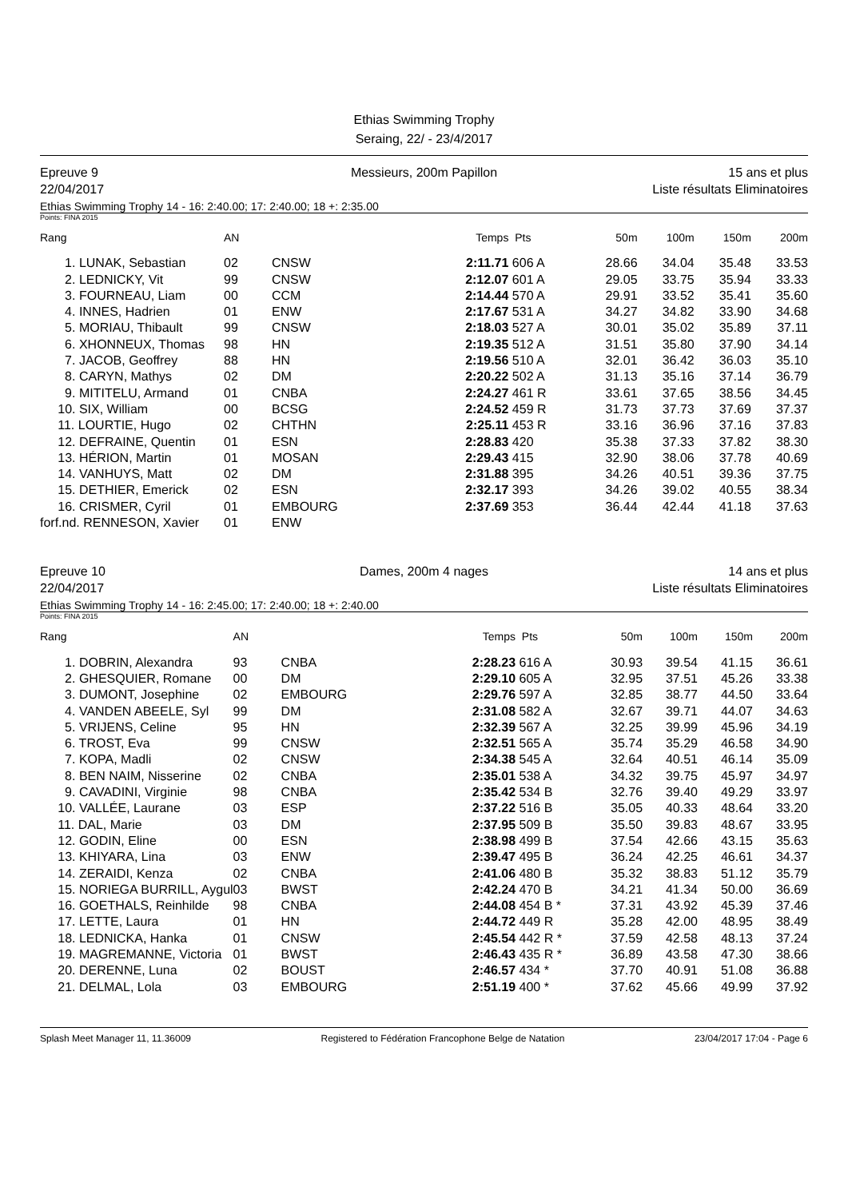Ethias Swimming Trophy
Seraing, 22/ - 23/4/2017
Epreuve 9
22/04/2017
Messieurs, 200m Papillon 15 ans et plus
Liste résultats Eliminatoires
Ethias Swimming Trophy 14 - 16: 2:40.00; 17: 2:40.00; 18 +: 2:35.00
Points: FINA 2015
| Rang | AN | | Temps | Pts | 50m | 100m | 150m | 200m |
| --- | --- | --- | --- | --- | --- | --- | --- | --- |
| 1. LUNAK, Sebastian | 02 | CNSW | 2:11.71 | 606 A | 28.66 | 34.04 | 35.48 | 33.53 |
| 2. LEDNICKY, Vit | 99 | CNSW | 2:12.07 | 601 A | 29.05 | 33.75 | 35.94 | 33.33 |
| 3. FOURNEAU, Liam | 00 | CCM | 2:14.44 | 570 A | 29.91 | 33.52 | 35.41 | 35.60 |
| 4. INNES, Hadrien | 01 | ENW | 2:17.67 | 531 A | 34.27 | 34.82 | 33.90 | 34.68 |
| 5. MORIAU, Thibault | 99 | CNSW | 2:18.03 | 527 A | 30.01 | 35.02 | 35.89 | 37.11 |
| 6. XHONNEUX, Thomas | 98 | HN | 2:19.35 | 512 A | 31.51 | 35.80 | 37.90 | 34.14 |
| 7. JACOB, Geoffrey | 88 | HN | 2:19.56 | 510 A | 32.01 | 36.42 | 36.03 | 35.10 |
| 8. CARYN, Mathys | 02 | DM | 2:20.22 | 502 A | 31.13 | 35.16 | 37.14 | 36.79 |
| 9. MITITELU, Armand | 01 | CNBA | 2:24.27 | 461 R | 33.61 | 37.65 | 38.56 | 34.45 |
| 10. SIX, William | 00 | BCSG | 2:24.52 | 459 R | 31.73 | 37.73 | 37.69 | 37.37 |
| 11. LOURTIE, Hugo | 02 | CHTHN | 2:25.11 | 453 R | 33.16 | 36.96 | 37.16 | 37.83 |
| 12. DEFRAINE, Quentin | 01 | ESN | 2:28.83 | 420 | 35.38 | 37.33 | 37.82 | 38.30 |
| 13. HÉRION, Martin | 01 | MOSAN | 2:29.43 | 415 | 32.90 | 38.06 | 37.78 | 40.69 |
| 14. VANHUYS, Matt | 02 | DM | 2:31.88 | 395 | 34.26 | 40.51 | 39.36 | 37.75 |
| 15. DETHIER, Emerick | 02 | ESN | 2:32.17 | 393 | 34.26 | 39.02 | 40.55 | 38.34 |
| 16. CRISMER, Cyril | 01 | EMBOURG | 2:37.69 | 353 | 36.44 | 42.44 | 41.18 | 37.63 |
| forf.nd. RENNESON, Xavier | 01 | ENW | | | | | | |
Epreuve 10
22/04/2017
Dames, 200m 4 nages 14 ans et plus
Liste résultats Eliminatoires
Ethias Swimming Trophy 14 - 16: 2:45.00; 17: 2:40.00; 18 +: 2:40.00
Points: FINA 2015
| Rang | AN | | Temps | Pts | 50m | 100m | 150m | 200m |
| --- | --- | --- | --- | --- | --- | --- | --- | --- |
| 1. DOBRIN, Alexandra | 93 | CNBA | 2:28.23 | 616 A | 30.93 | 39.54 | 41.15 | 36.61 |
| 2. GHESQUIER, Romane | 00 | DM | 2:29.10 | 605 A | 32.95 | 37.51 | 45.26 | 33.38 |
| 3. DUMONT, Josephine | 02 | EMBOURG | 2:29.76 | 597 A | 32.85 | 38.77 | 44.50 | 33.64 |
| 4. VANDEN ABEELE, Syl | 99 | DM | 2:31.08 | 582 A | 32.67 | 39.71 | 44.07 | 34.63 |
| 5. VRIJENS, Celine | 95 | HN | 2:32.39 | 567 A | 32.25 | 39.99 | 45.96 | 34.19 |
| 6. TROST, Eva | 99 | CNSW | 2:32.51 | 565 A | 35.74 | 35.29 | 46.58 | 34.90 |
| 7. KOPA, Madli | 02 | CNSW | 2:34.38 | 545 A | 32.64 | 40.51 | 46.14 | 35.09 |
| 8. BEN NAIM, Nisserine | 02 | CNBA | 2:35.01 | 538 A | 34.32 | 39.75 | 45.97 | 34.97 |
| 9. CAVADINI, Virginie | 98 | CNBA | 2:35.42 | 534 B | 32.76 | 39.40 | 49.29 | 33.97 |
| 10. VALLÉE, Laurane | 03 | ESP | 2:37.22 | 516 B | 35.05 | 40.33 | 48.64 | 33.20 |
| 11. DAL, Marie | 03 | DM | 2:37.95 | 509 B | 35.50 | 39.83 | 48.67 | 33.95 |
| 12. GODIN, Eline | 00 | ESN | 2:38.98 | 499 B | 37.54 | 42.66 | 43.15 | 35.63 |
| 13. KHIYARA, Lina | 03 | ENW | 2:39.47 | 495 B | 36.24 | 42.25 | 46.61 | 34.37 |
| 14. ZERAIDI, Kenza | 02 | CNBA | 2:41.06 | 480 B | 35.32 | 38.83 | 51.12 | 35.79 |
| 15. NORIEGA BURRILL, Aygul | 03 | BWST | 2:42.24 | 470 B | 34.21 | 41.34 | 50.00 | 36.69 |
| 16. GOETHALS, Reinhilde | 98 | CNBA | 2:44.08 | 454 B * | 37.31 | 43.92 | 45.39 | 37.46 |
| 17. LETTE, Laura | 01 | HN | 2:44.72 | 449 R | 35.28 | 42.00 | 48.95 | 38.49 |
| 18. LEDNICKA, Hanka | 01 | CNSW | 2:45.54 | 442 R * | 37.59 | 42.58 | 48.13 | 37.24 |
| 19. MAGREMANNE, Victoria | 01 | BWST | 2:46.43 | 435 R * | 36.89 | 43.58 | 47.30 | 38.66 |
| 20. DERENNE, Luna | 02 | BOUST | 2:46.57 | 434 * | 37.70 | 40.91 | 51.08 | 36.88 |
| 21. DELMAL, Lola | 03 | EMBOURG | 2:51.19 | 400 * | 37.62 | 45.66 | 49.99 | 37.92 |
Splash Meet Manager 11, 11.36009 Registered to Fédération Francophone Belge de Natation 23/04/2017 17:04 - Page 6